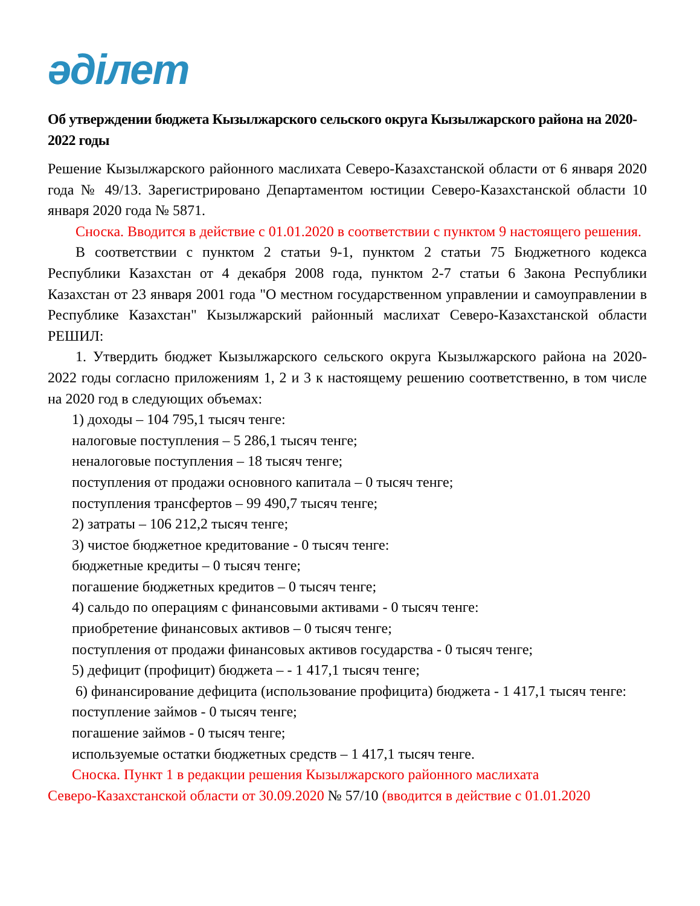әділет
Об утверждении бюджета Кызылжарского сельского округа Кызылжарского района на 2020-2022 годы
Решение Кызылжарского районного маслихата Северо-Казахстанской области от 6 января 2020 года № 49/13. Зарегистрировано Департаментом юстиции Северо-Казахстанской области 10 января 2020 года № 5871.
Сноска. Вводится в действие с 01.01.2020 в соответствии с пунктом 9 настоящего решения.
В соответствии с пунктом 2 статьи 9-1, пунктом 2 статьи 75 Бюджетного кодекса Республики Казахстан от 4 декабря 2008 года, пунктом 2-7 статьи 6 Закона Республики Казахстан от 23 января 2001 года "О местном государственном управлении и самоуправлении в Республике Казахстан" Кызылжарский районный маслихат Северо-Казахстанской области РЕШИЛ:
1. Утвердить бюджет Кызылжарского сельского округа Кызылжарского района на 2020-2022 годы согласно приложениям 1, 2 и 3 к настоящему решению соответственно, в том числе на 2020 год в следующих объемах:
1) доходы – 104 795,1 тысяч тенге:
налоговые поступления – 5 286,1 тысяч тенге;
неналоговые поступления – 18 тысяч тенге;
поступления от продажи основного капитала – 0 тысяч тенге;
поступления трансфертов – 99 490,7 тысяч тенге;
2) затраты – 106 212,2 тысяч тенге;
3) чистое бюджетное кредитование - 0 тысяч тенге:
бюджетные кредиты – 0 тысяч тенге;
погашение бюджетных кредитов – 0 тысяч тенге;
4) сальдо по операциям с финансовыми активами - 0 тысяч тенге:
приобретение финансовых активов – 0 тысяч тенге;
поступления от продажи финансовых активов государства - 0 тысяч тенге;
5) дефицит (профицит) бюджета – - 1 417,1 тысяч тенге;
6) финансирование дефицита (использование профицита) бюджета - 1 417,1 тысяч тенге:
поступление займов - 0 тысяч тенге;
погашение займов - 0 тысяч тенге;
используемые остатки бюджетных средств – 1 417,1 тысяч тенге.
Сноска. Пункт 1 в редакции решения Кызылжарского районного маслихата
Северо-Казахстанской области от 30.09.2020 № 57/10 (вводится в действие с 01.01.2020